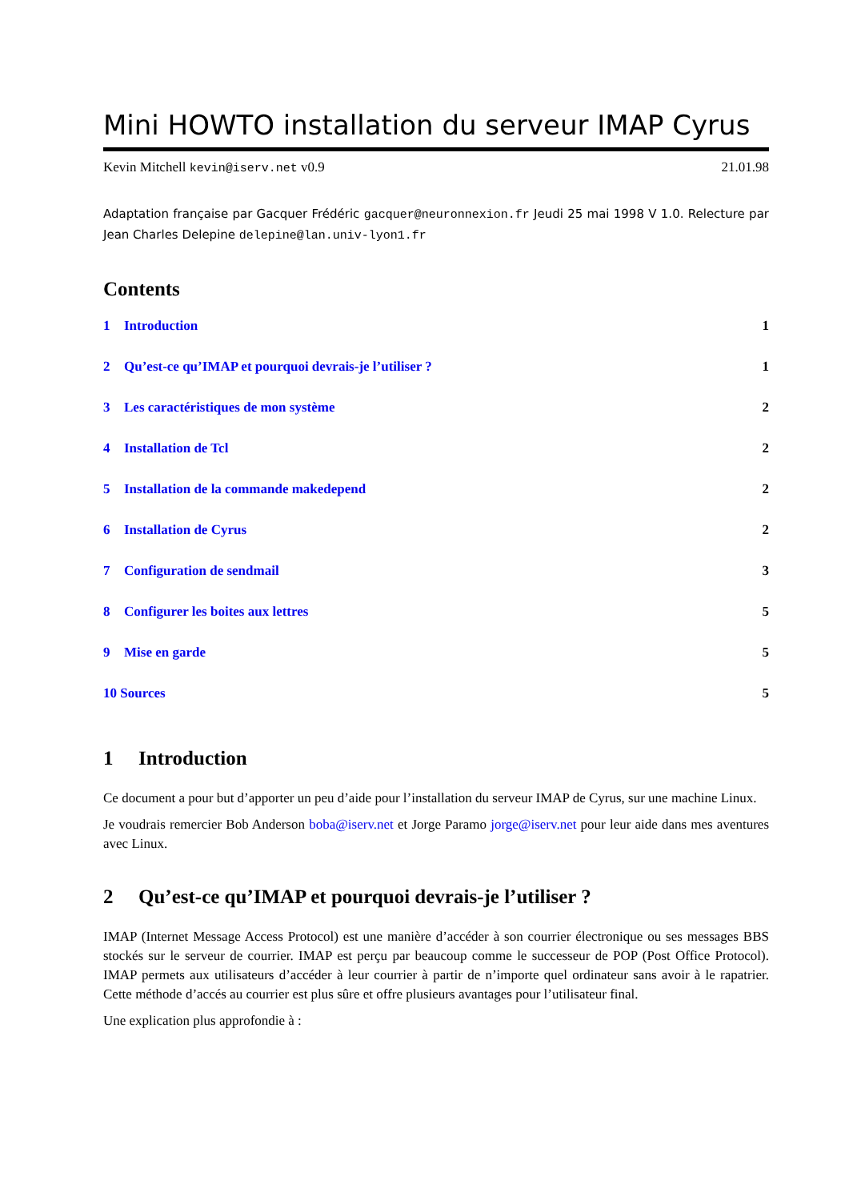Mini HOWTO installation du serveur IMAP Cyrus
Kevin Mitchell kevin@iserv.net v0.9 21.01.98
Adaptation française par Gacquer Frédéric gacquer@neuronnexion.fr Jeudi 25 mai 1998 V 1.0. Relecture par Jean Charles Delepine delepine@lan.univ-lyon1.fr
Contents
1 Introduction 1
2 Qu’est-ce qu’IMAP et pourquoi devrais-je l’utiliser ? 1
3 Les caractéristiques de mon système 2
4 Installation de Tcl 2
5 Installation de la commande makedepend 2
6 Installation de Cyrus 2
7 Configuration de sendmail 3
8 Configurer les boites aux lettres 5
9 Mise en garde 5
10 Sources 5
1 Introduction
Ce document a pour but d’apporter un peu d’aide pour l’installation du serveur IMAP de Cyrus, sur une machine Linux.
Je voudrais remercier Bob Anderson boba@iserv.net et Jorge Paramo jorge@iserv.net pour leur aide dans mes aventures avec Linux.
2 Qu’est-ce qu’IMAP et pourquoi devrais-je l’utiliser ?
IMAP (Internet Message Access Protocol) est une manière d’accéder à son courrier électronique ou ses messages BBS stockés sur le serveur de courrier. IMAP est perçu par beaucoup comme le successeur de POP (Post Office Protocol). IMAP permets aux utilisateurs d’accéder à leur courrier à partir de n’importe quel ordinateur sans avoir à le rapatrier. Cette méthode d’accés au courrier est plus sûre et offre plusieurs avantages pour l’utilisateur final.
Une explication plus approfondie à :